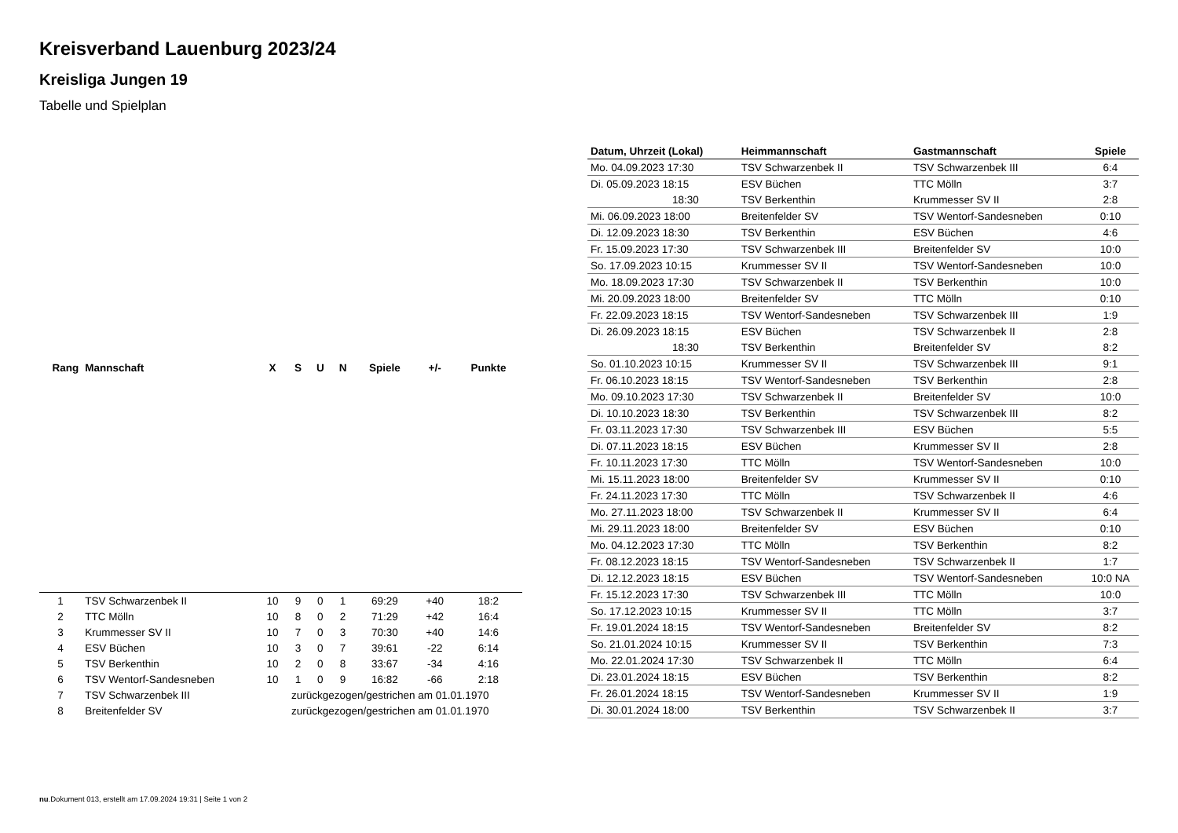Kreisverband Lauenburg 2023/24
Kreisliga Jungen 19
Tabelle und Spielplan
| Rang | Mannschaft | X | S | U | N | Spiele | +/- | Punkte |
| --- | --- | --- | --- | --- | --- | --- | --- | --- |
| 1 | TSV Schwarzenbek II | 10 | 9 | 0 | 1 | 69:29 | +40 | 18:2 |
| 2 | TTC Mölln | 10 | 8 | 0 | 2 | 71:29 | +42 | 16:4 |
| 3 | Krummesser SV II | 10 | 7 | 0 | 3 | 70:30 | +40 | 14:6 |
| 4 | ESV Büchen | 10 | 3 | 0 | 7 | 39:61 | -22 | 6:14 |
| 5 | TSV Berkenthin | 10 | 2 | 0 | 8 | 33:67 | -34 | 4:16 |
| 6 | TSV Wentorf-Sandesneben | 10 | 1 | 0 | 9 | 16:82 | -66 | 2:18 |
| 7 | TSV Schwarzenbek III | zurückgezogen/gestrichen am 01.01.1970 | | | | | | |
| 8 | Breitenfelder SV | zurückgezogen/gestrichen am 01.01.1970 | | | | | | |
| Datum, Uhrzeit (Lokal) | Heimmannschaft | Gastmannschaft | Spiele |
| --- | --- | --- | --- |
| Mo. 04.09.2023 17:30 | TSV Schwarzenbek II | TSV Schwarzenbek III | 6:4 |
| Di. 05.09.2023 18:15 | ESV Büchen | TTC Mölln | 3:7 |
| 18:30 | TSV Berkenthin | Krummesser SV II | 2:8 |
| Mi. 06.09.2023 18:00 | Breitenfelder SV | TSV Wentorf-Sandesneben | 0:10 |
| Di. 12.09.2023 18:30 | TSV Berkenthin | ESV Büchen | 4:6 |
| Fr. 15.09.2023 17:30 | TSV Schwarzenbek III | Breitenfelder SV | 10:0 |
| So. 17.09.2023 10:15 | Krummesser SV II | TSV Wentorf-Sandesneben | 10:0 |
| Mo. 18.09.2023 17:30 | TSV Schwarzenbek II | TSV Berkenthin | 10:0 |
| Mi. 20.09.2023 18:00 | Breitenfelder SV | TTC Mölln | 0:10 |
| Fr. 22.09.2023 18:15 | TSV Wentorf-Sandesneben | TSV Schwarzenbek III | 1:9 |
| Di. 26.09.2023 18:15 | ESV Büchen | TSV Schwarzenbek II | 2:8 |
| 18:30 | TSV Berkenthin | Breitenfelder SV | 8:2 |
| So. 01.10.2023 10:15 | Krummesser SV II | TSV Schwarzenbek III | 9:1 |
| Fr. 06.10.2023 18:15 | TSV Wentorf-Sandesneben | TSV Berkenthin | 2:8 |
| Mo. 09.10.2023 17:30 | TSV Schwarzenbek II | Breitenfelder SV | 10:0 |
| Di. 10.10.2023 18:30 | TSV Berkenthin | TSV Schwarzenbek III | 8:2 |
| Fr. 03.11.2023 17:30 | TSV Schwarzenbek III | ESV Büchen | 5:5 |
| Di. 07.11.2023 18:15 | ESV Büchen | Krummesser SV II | 2:8 |
| Fr. 10.11.2023 17:30 | TTC Mölln | TSV Wentorf-Sandesneben | 10:0 |
| Mi. 15.11.2023 18:00 | Breitenfelder SV | Krummesser SV II | 0:10 |
| Fr. 24.11.2023 17:30 | TTC Mölln | TSV Schwarzenbek II | 4:6 |
| Mo. 27.11.2023 18:00 | TSV Schwarzenbek II | Krummesser SV II | 6:4 |
| Mi. 29.11.2023 18:00 | Breitenfelder SV | ESV Büchen | 0:10 |
| Mo. 04.12.2023 17:30 | TTC Mölln | TSV Berkenthin | 8:2 |
| Fr. 08.12.2023 18:15 | TSV Wentorf-Sandesneben | TSV Schwarzenbek II | 1:7 |
| Di. 12.12.2023 18:15 | ESV Büchen | TSV Wentorf-Sandesneben | 10:0 NA |
| Fr. 15.12.2023 17:30 | TSV Schwarzenbek III | TTC Mölln | 10:0 |
| So. 17.12.2023 10:15 | Krummesser SV II | TTC Mölln | 3:7 |
| Fr. 19.01.2024 18:15 | TSV Wentorf-Sandesneben | Breitenfelder SV | 8:2 |
| So. 21.01.2024 10:15 | Krummesser SV II | TSV Berkenthin | 7:3 |
| Mo. 22.01.2024 17:30 | TSV Schwarzenbek II | TTC Mölln | 6:4 |
| Di. 23.01.2024 18:15 | ESV Büchen | TSV Berkenthin | 8:2 |
| Fr. 26.01.2024 18:15 | TSV Wentorf-Sandesneben | Krummesser SV II | 1:9 |
| Di. 30.01.2024 18:00 | TSV Berkenthin | TSV Schwarzenbek II | 3:7 |
nu.Dokument 013, erstellt am 17.09.2024 19:31 | Seite 1 von 2